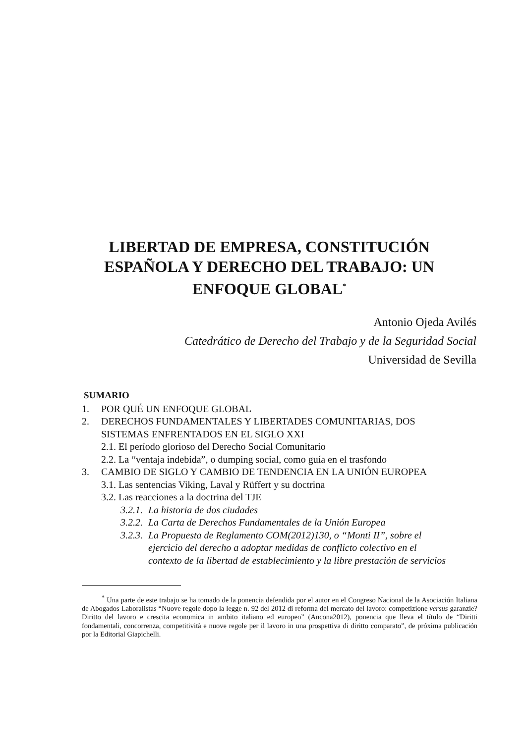LIBERTAD DE EMPRESA, CONSTITUCIÓN ESPAÑOLA Y DERECHO DEL TRABAJO: UN ENFOQUE GLOBAL<sup>*</sup>
Antonio Ojeda Avilés
Catedrático de Derecho del Trabajo y de la Seguridad Social
Universidad de Sevilla
SUMARIO
1. POR QUÉ UN ENFOQUE GLOBAL
2. DERECHOS FUNDAMENTALES Y LIBERTADES COMUNITARIAS, DOS SISTEMAS ENFRENTADOS EN EL SIGLO XXI
2.1. El período glorioso del Derecho Social Comunitario
2.2. La “ventaja indebida”, o dumping social, como guía en el trasfondo
3. CAMBIO DE SIGLO Y CAMBIO DE TENDENCIA EN LA UNIÓN EUROPEA
3.1. Las sentencias Viking, Laval y Rüffert y su doctrina
3.2. Las reacciones a la doctrina del TJE
3.2.1. La historia de dos ciudades
3.2.2. La Carta de Derechos Fundamentales de la Unión Europea
3.2.3. La Propuesta de Reglamento COM(2012)130, o “Monti II”, sobre el ejercicio del derecho a adoptar medidas de conflicto colectivo en el contexto de la libertad de establecimiento y la libre prestación de servicios
<sup>*</sup> Una parte de este trabajo se ha tomado de la ponencia defendida por el autor en el Congreso Nacional de la Asociación Italiana de Abogados Laboralistas “Nuove regole dopo la legge n. 92 del 2012 di reforma del mercato del lavoro: competizione versus garanzie?Diritto del lavoro e crescita economica in ambito italiano ed europeo” (Ancona2012), ponencia que lleva el título de “Diritti fondamentali, concorrenza, competitività e nuove regole per il lavoro in una prospettiva di diritto comparato”, de próxima publicación por la Editorial Giapichelli.